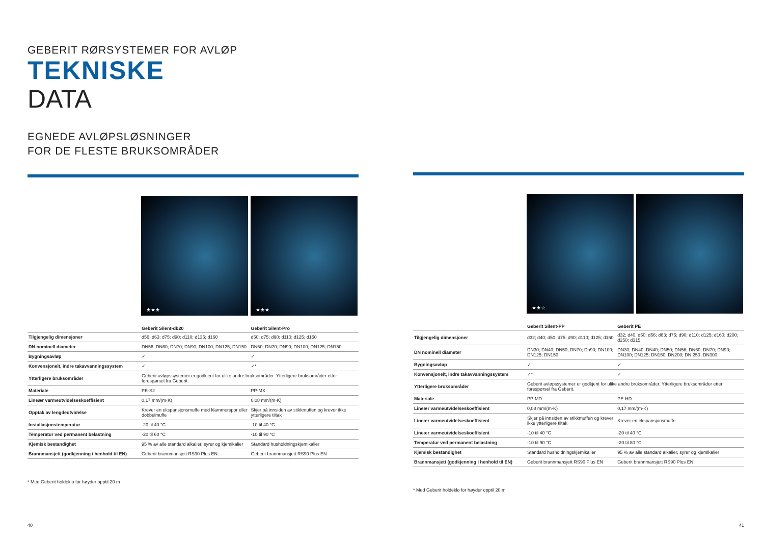GEBERIT RØRSYSTEMER FOR AVLØP
TEKNISKE
DATA
EGNEDE AVLØPSLØSNINGER
FOR DE FLESTE BRUKSOMRÅDER
★★★ ★★★
| | Geberit Silent-db20 | Geberit Silent-Pro |
| --- | --- | --- |
| Tilgjengelig dimensjoner | d56; d63; d75; d90; d110; d135; d160 | d50; d75; d90; d110; d125; d160 |
| DN nominell diameter | DN56; DN60; DN70; DN90; DN100; DN125; DN150 | DN50; DN70; DN90; DN100; DN125; DN150 |
| Bygningsavløp | ✓ | ✓ |
| Konvensjonelt, indre takavvanningssystem | ✓ | ✓* |
| Ytterligere bruksområder | Geberit avløpssystemer er godkjent for ulike andre bruksområder. Ytterligere bruksområder etter forespørsel fra Geberit. | |
| Materiale | PE-S2 | PP-MX |
| Lineær varmeutvidelseskoeffisient | 0,17 mm/(m·K) | 0,08 mm/(m·K) |
| Opptak av lengdeutvidelse | Krever en ekspansjonsmuffe med klammerspor eller dobbelmuffe | Skjer på innsiden av stikkmuffen og krever ikke ytterligere tiltak |
| Installasjonstemperatur | -20 til 40 °C | -10 til 40 °C |
| Temperatur ved permanent belastning | -20 til 60 °C | -10 til 90 °C |
| Kjemisk bestandighet | 95 % av alle standard alkalier, syrer og kjemikalier | Standard husholdningskjemikalier |
| Brannmansjett (godkjenning i henhold til EN) | Geberit brannmansjett RS90 Plus EN | Geberit brannmansjett RS90 Plus EN |
* Med Geberit holdeklo for høyder opptil 20 m
40
★★☆
| | Geberit Silent-PP | Geberit PE |
| --- | --- | --- |
| Tilgjengelig dimensjoner | d32; d40; d50; d75; d90; d110; d125; d160 | d32; d40; d50; d56; d63; d75; d90; d110; d125; d160; d200; d250; d315 |
| DN nominell diameter | DN30; DN40; DN50; DN70; Dn90; DN100; DN125; DN150 | DN30; DN40; DN40; DN50; DN56; DN60; DN70; DN90; DN100; DN125; DN150; DN200; DN 250, DN300 |
| Bygningsavløp | ✓ | ✓ |
| Konvensjonelt, indre takavvanningssystem | ✓* | ✓ |
| Ytterligere bruksområder | Geberit avløpssystemer er godkjent for ulike andre bruksområder. Ytterligere bruksområder etter forespørsel fra Geberit. | |
| Materiale | PP-MD | PE-HD |
| Lineær varmeutvidelseskoeffisient | 0,08 mm/(m·K) | 0,17 mm/(m·K) |
| Lineær varmeutvidelseskoeffisient | Skjer på innsiden av stikkmuffen og krever ikke ytterligere tiltak | Krever en ekspansjonsmuffe |
| Lineær varmeutvidelseskoeffisient | -10 til 40 °C | -20 til 40 °C |
| Temperatur ved permanent belastning | -10 til 90 °C | -20 til 80 °C |
| Kjemisk bestandighet | Standard husholdningskjemikalier | 95 % av alle standard alkalier, syrer og kjemikalier |
| Brannmansjett (godkjenning i henhold til EN) | Geberit brannmansjett RS90 Plus EN | Geberit brannmansjett RS90 Plus EN |
* Med Geberit holdeklo for høyder opptil 20 m
41